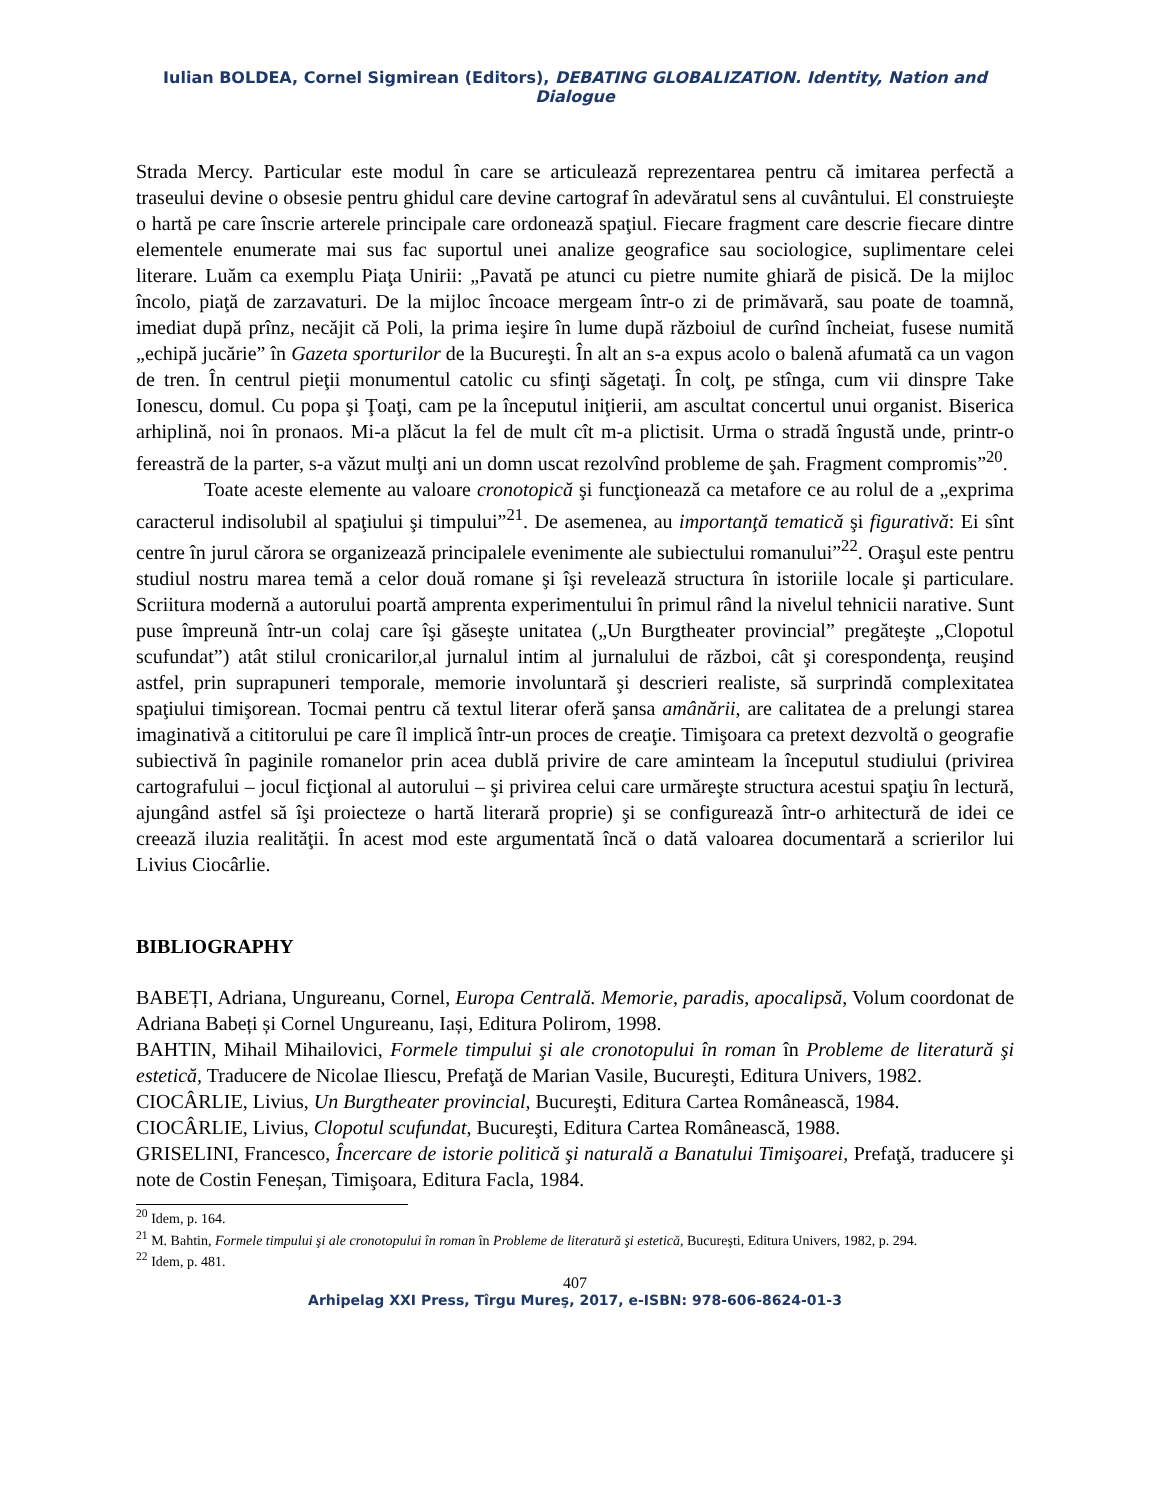Iulian BOLDEA, Cornel Sigmirean (Editors), DEBATING GLOBALIZATION. Identity, Nation and Dialogue
Strada Mercy. Particular este modul în care se articulează reprezentarea pentru că imitarea perfectă a traseului devine o obsesie pentru ghidul care devine cartograf în adevăratul sens al cuvântului. El construieşte o hartă pe care înscrie arterele principale care ordonează spaţiul. Fiecare fragment care descrie fiecare dintre elementele enumerate mai sus fac suportul unei analize geografice sau sociologice, suplimentare celei literare. Luăm ca exemplu Piaţa Unirii: „Pavată pe atunci cu pietre numite ghiară de pisică. De la mijloc încolo, piaţă de zarzavaturi. De la mijloc încoace mergeam într-o zi de primăvară, sau poate de toamnă, imediat după prînz, necăjit că Poli, la prima ieşire în lume după războiul de curînd încheiat, fusese numită „echipă jucărie” în Gazeta sporturilor de la Bucureşti. În alt an s-a expus acolo o balenă afumată ca un vagon de tren. În centrul pieţii monumentul catolic cu sfinţi săgetaţi. În colţ, pe stînga, cum vii dinspre Take Ionescu, domul. Cu popa şi Ţoaţi, cam pe la începutul iniţierii, am ascultat concertul unui organist. Biserica arhiplină, noi în pronaos. Mi-a plăcut la fel de mult cît m-a plictisit. Urma o stradă îngustă unde, printr-o fereastră de la parter, s-a văzut mulţi ani un domn uscat rezolvînd probleme de şah. Fragment compromis”<sup>20</sup>.
Toate aceste elemente au valoare cronotopică şi funcţionează ca metafore ce au rolul de a „exprima caracterul indisolubil al spaţiului şi timpului”<sup>21</sup>. De asemenea, au importanţă tematică şi figurativă: Ei sînt centre în jurul cărora se organizează principalele evenimente ale subiectului romanului”<sup>22</sup>. Oraşul este pentru studiul nostru marea temă a celor două romane şi îşi revelează structura în istoriile locale şi particulare. Scriitura modernă a autorului poartă amprenta experimentului în primul rând la nivelul tehnicii narative. Sunt puse împreună într-un colaj care îşi găseşte unitatea („Un Burgtheater provincial” pregăteşte „Clopotul scufundat”) atât stilul cronicarilor,al jurnalul intim al jurnalului de război, cât şi corespondenţa, reuşind astfel, prin suprapuneri temporale, memorie involuntară şi descrieri realiste, să surprindă complexitatea spaţiului timişorean. Tocmai pentru că textul literar oferă şansa amânării, are calitatea de a prelungi starea imaginativă a cititorului pe care îl implică într-un proces de creaţie. Timişoara ca pretext dezvoltă o geografie subiectivă în paginile romanelor prin acea dublă privire de care aminteam la începutul studiului (privirea cartografului – jocul ficţional al autorului – şi privirea celui care urmăreşte structura acestui spaţiu în lectură, ajungând astfel să îşi proiecteze o hartă literară proprie) şi se configurează într-o arhitectură de idei ce creează iluzia realităţii. În acest mod este argumentată încă o dată valoarea documentară a scrierilor lui Livius Ciocârlie.
BIBLIOGRAPHY
BABEȚI, Adriana, Ungureanu, Cornel, Europa Centrală. Memorie, paradis, apocalipsă, Volum coordonat de Adriana Babeți și Cornel Ungureanu, Iași, Editura Polirom, 1998.
BAHTIN, Mihail Mihailovici, Formele timpului şi ale cronotopului în roman în Probleme de literatură şi estetică, Traducere de Nicolae Iliescu, Prefaţă de Marian Vasile, Bucureşti, Editura Univers, 1982.
CIOCÂRLIE, Livius, Un Burgtheater provincial, Bucureşti, Editura Cartea Românească, 1984.
CIOCÂRLIE, Livius, Clopotul scufundat, Bucureşti, Editura Cartea Românească, 1988.
GRISELINI, Francesco, Încercare de istorie politică şi naturală a Banatului Timişoarei, Prefaţă, traducere şi note de Costin Feneșan, Timişoara, Editura Facla, 1984.
<sup>20</sup> Idem, p. 164.
<sup>21</sup> M. Bahtin, Formele timpului şi ale cronotopului în roman în Probleme de literatură şi estetică, Bucureşti, Editura Univers, 1982, p. 294.
<sup>22</sup> Idem, p. 481.
407
Arhipelag XXI Press, Tîrgu Mureş, 2017, e-ISBN: 978-606-8624-01-3